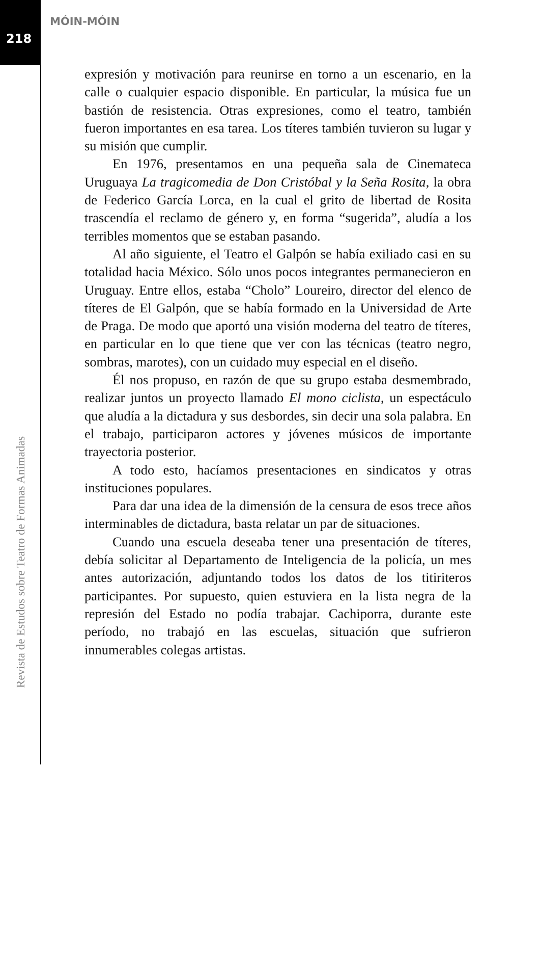MÓIN-MÓIN
218
expresión y motivación para reunirse en torno a un escenario, en la calle o cualquier espacio disponible. En particular, la música fue un bastión de resistencia. Otras expresiones, como el teatro, también fueron importantes en esa tarea. Los títeres también tuvieron su lugar y su misión que cumplir.
En 1976, presentamos en una pequeña sala de Cinemateca Uruguaya La tragicomedia de Don Cristóbal y la Seña Rosita, la obra de Federico García Lorca, en la cual el grito de libertad de Rosita trascendía el reclamo de género y, en forma “sugerida”, aludía a los terribles momentos que se estaban pasando.
Al año siguiente, el Teatro el Galpón se había exiliado casi en su totalidad hacia México. Sólo unos pocos integrantes permanecieron en Uruguay. Entre ellos, estaba “Cholo” Loureiro, director del elenco de títeres de El Galpón, que se había formado en la Universidad de Arte de Praga. De modo que aportó una visión moderna del teatro de títeres, en particular en lo que tiene que ver con las técnicas (teatro negro, sombras, marotes), con un cuidado muy especial en el diseño.
Él nos propuso, en razón de que su grupo estaba desmembrado, realizar juntos un proyecto llamado El mono ciclista, un espectáculo que aludía a la dictadura y sus desbordes, sin decir una sola palabra. En el trabajo, participaron actores y jóvenes músicos de importante trayectoria posterior.
A todo esto, hacíamos presentaciones en sindicatos y otras instituciones populares.
Para dar una idea de la dimensión de la censura de esos trece años interminables de dictadura, basta relatar un par de situaciones.
Cuando una escuela deseaba tener una presentación de títeres, debía solicitar al Departamento de Inteligencia de la policía, un mes antes autorización, adjuntando todos los datos de los titiriteros participantes. Por supuesto, quien estuviera en la lista negra de la represión del Estado no podía trabajar. Cachiporra, durante este período, no trabajó en las escuelas, situación que sufrieron innumerables colegas artistas.
Revista de Estudos sobre Teatro de Formas Animadas